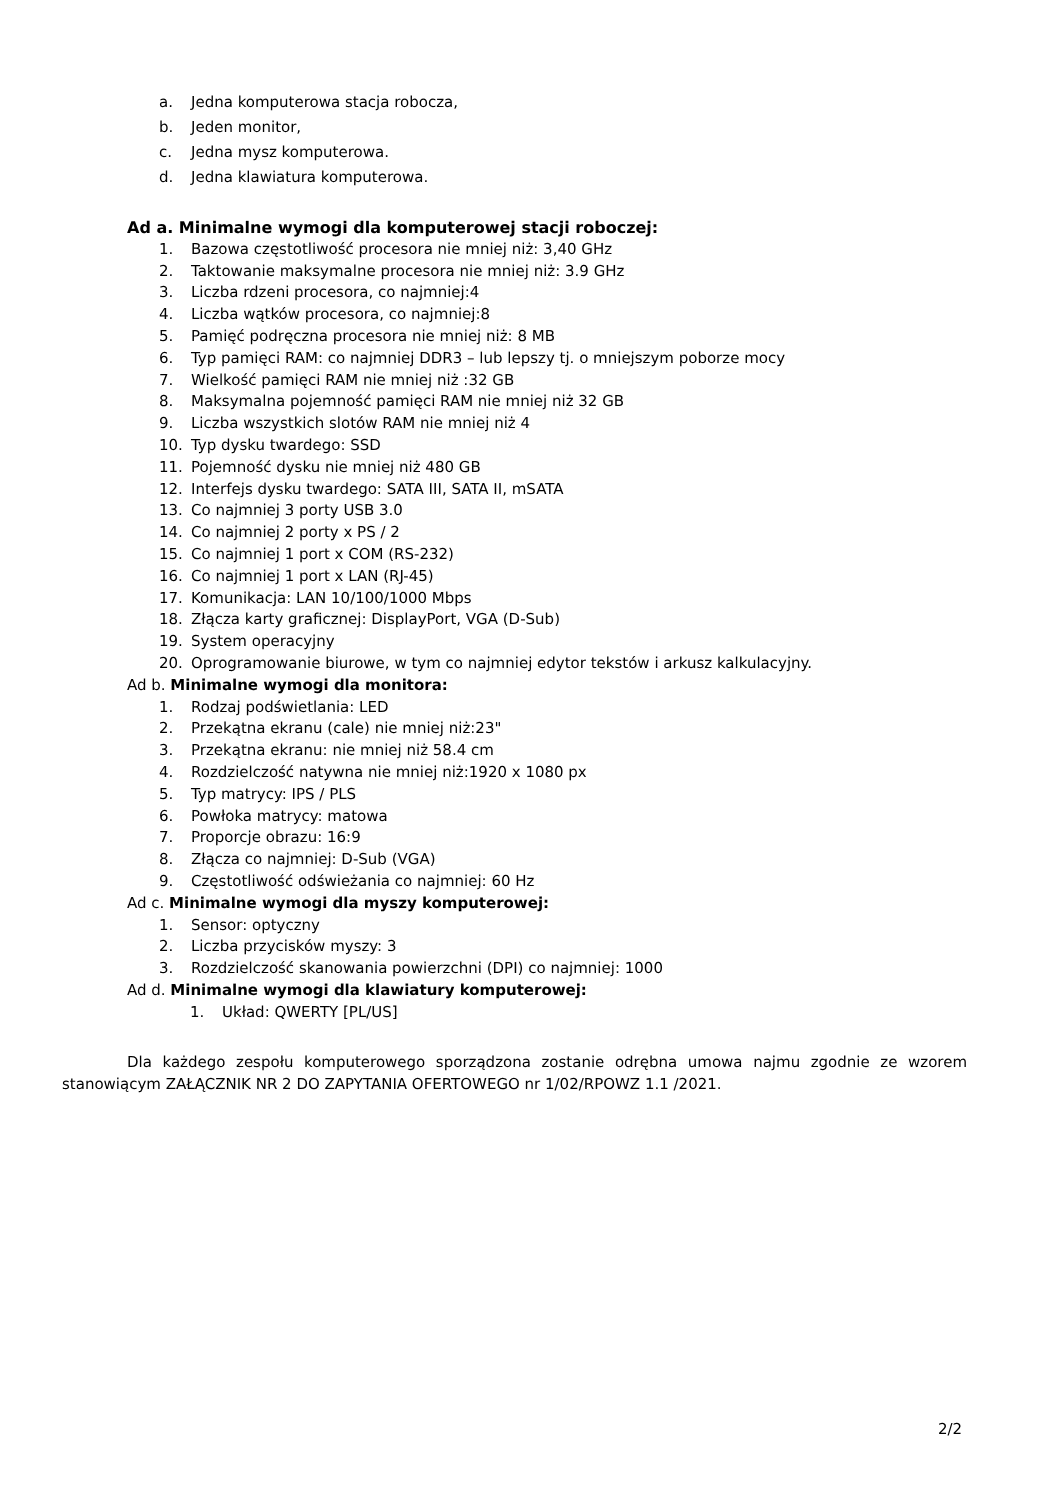a. Jedna komputerowa stacja robocza,
b. Jeden monitor,
c. Jedna mysz komputerowa.
d. Jedna klawiatura komputerowa.
Ad a. Minimalne wymogi dla komputerowej stacji roboczej:
1. Bazowa częstotliwość procesora nie mniej niż: 3,40 GHz
2. Taktowanie maksymalne procesora nie mniej niż: 3.9 GHz
3. Liczba rdzeni procesora, co najmniej:4
4. Liczba wątków procesora, co najmniej:8
5. Pamięć podręczna procesora nie mniej niż: 8 MB
6. Typ pamięci RAM: co najmniej DDR3 – lub lepszy tj. o mniejszym poborze mocy
7. Wielkość pamięci RAM nie mniej niż :32 GB
8. Maksymalna pojemność pamięci RAM nie mniej niż 32 GB
9. Liczba wszystkich slotów RAM nie mniej niż 4
10. Typ dysku twardego: SSD
11. Pojemność dysku nie mniej niż 480 GB
12. Interfejs dysku twardego: SATA III, SATA II, mSATA
13. Co najmniej 3 porty USB 3.0
14. Co najmniej 2 porty x PS / 2
15. Co najmniej 1 port x COM (RS-232)
16. Co najmniej 1 port x LAN (RJ-45)
17. Komunikacja: LAN 10/100/1000 Mbps
18. Złącza karty graficznej: DisplayPort, VGA (D-Sub)
19. System operacyjny
20. Oprogramowanie biurowe, w tym co najmniej edytor tekstów i arkusz kalkulacyjny.
Ad b. Minimalne wymogi dla monitora:
1. Rodzaj podświetlania: LED
2. Przekątna ekranu (cale) nie mniej niż:23"
3. Przekątna ekranu: nie mniej niż 58.4 cm
4. Rozdzielczość natywna nie mniej niż:1920 x 1080 px
5. Typ matrycy: IPS / PLS
6. Powłoka matrycy: matowa
7. Proporcje obrazu: 16:9
8. Złącza co najmniej: D-Sub (VGA)
9. Częstotliwość odświeżania co najmniej: 60 Hz
Ad c. Minimalne wymogi dla myszy komputerowej:
1. Sensor: optyczny
2. Liczba przycisków myszy: 3
3. Rozdzielczość skanowania powierzchni (DPI) co najmniej: 1000
Ad d. Minimalne wymogi dla klawiatury komputerowej:
1. Układ: QWERTY [PL/US]
Dla każdego zespołu komputerowego sporządzona zostanie odrębna umowa najmu zgodnie ze wzorem stanowiącym ZAŁĄCZNIK NR 2 DO ZAPYTANIA OFERTOWEGO nr 1/02/RPOWZ 1.1 /2021.
2/2